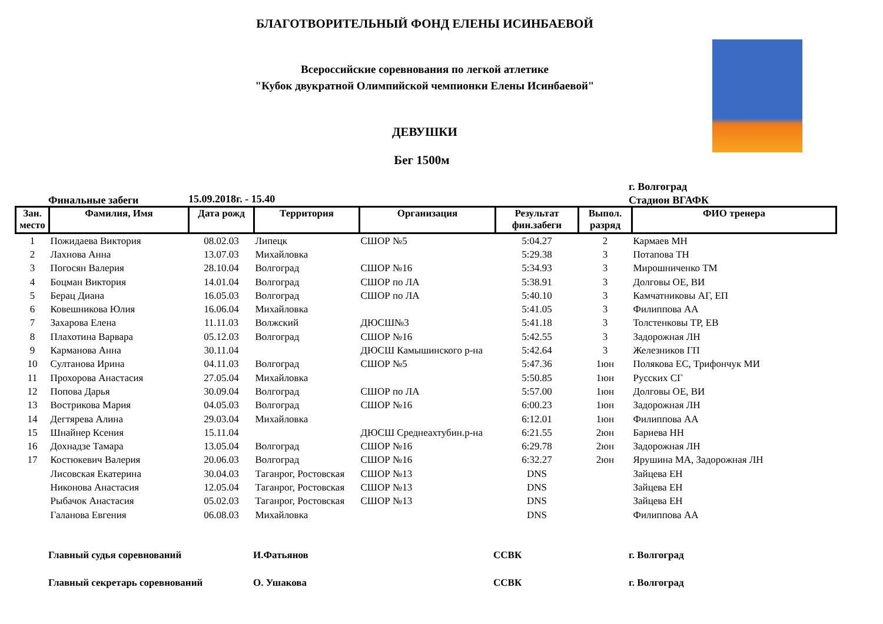БЛАГОТВОРИТЕЛЬНЫЙ ФОНД ЕЛЕНЫ ИСИНБАЕВОЙ
Всероссийские соревнования по легкой атлетике
"Кубок двукратной Олимпийской чемпионки Елены Исинбаевой"
ДЕВУШКИ
Бег 1500м
г. Волгоград
Стадион ВГАФК
Финальные забеги 15.09.2018г. - 15.40
| Зан. место | Фамилия, Имя | Дата рожд | Территория | Организация | Результат фин.забеги | Выпол. разряд | ФИО тренера |
| --- | --- | --- | --- | --- | --- | --- | --- |
| 1 | Пожидаева Виктория | 08.02.03 | Липецк | СШОР №5 | 5:04.27 | 2 | Кармаев МН |
| 2 | Лахнова Анна | 13.07.03 | Михайловка | | 5:29.38 | 3 | Потапова ТН |
| 3 | Погосян Валерия | 28.10.04 | Волгоград | СШОР №16 | 5:34.93 | 3 | Мирошниченко ТМ |
| 4 | Боцман Виктория | 14.01.04 | Волгоград | СШОР по ЛА | 5:38.91 | 3 | Долговы ОЕ, ВИ |
| 5 | Берац Диана | 16.05.03 | Волгоград | СШОР по ЛА | 5:40.10 | 3 | Камчатниковы АГ, ЕП |
| 6 | Ковешникова Юлия | 16.06.04 | Михайловка | | 5:41.05 | 3 | Филиппова АА |
| 7 | Захарова Елена | 11.11.03 | Волжский | ДЮСШ№3 | 5:41.18 | 3 | Толстенковы ТР, ЕВ |
| 8 | Плахотина Варвара | 05.12.03 | Волгоград | СШОР №16 | 5:42.55 | 3 | Задорожная ЛН |
| 9 | Карманова Анна | 30.11.04 | | ДЮСШ Камышинского р-на | 5:42.64 | 3 | Железников ГП |
| 10 | Султанова Ирина | 04.11.03 | Волгоград | СШОР №5 | 5:47.36 | 1юн | Полякова ЕС, Трифончук МИ |
| 11 | Прохорова Анастасия | 27.05.04 | Михайловка | | 5:50.85 | 1юн | Русских СГ |
| 12 | Попова Дарья | 30.09.04 | Волгоград | СШОР по ЛА | 5:57.00 | 1юн | Долговы ОЕ, ВИ |
| 13 | Вострикова Мария | 04.05.03 | Волгоград | СШОР №16 | 6:00.23 | 1юн | Задорожная ЛН |
| 14 | Дегтярева Алина | 29.03.04 | Михайловка | | 6:12.01 | 1юн | Филиппова АА |
| 15 | Шнайнер Ксения | 15.11.04 | | ДЮСШ Среднеахтубин.р-на | 6:21.55 | 2юн | Бариева НН |
| 16 | Дохнадзе Тамара | 13.05.04 | Волгоград | СШОР №16 | 6:29.78 | 2юн | Задорожная ЛН |
| 17 | Костюкевич Валерия | 20.06.03 | Волгоград | СШОР №16 | 6:32.27 | 2юн | Ярушина МА, Задорожная ЛН |
| | Лисовская Екатерина | 30.04.03 | Таганрог, Ростовская | СШОР №13 | DNS | | Зайцева ЕН |
| | Никонова Анастасия | 12.05.04 | Таганрог, Ростовская | СШОР №13 | DNS | | Зайцева ЕН |
| | Рыбачок Анастасия | 05.02.03 | Таганрог, Ростовская | СШОР №13 | DNS | | Зайцева ЕН |
| | Галанова Евгения | 06.08.03 | Михайловка | | DNS | | Филиппова АА |
Главный судья соревнований И.Фатьянов ССВК г. Волгоград
Главный секретарь соревнований О. Ушакова ССВК г. Волгоград